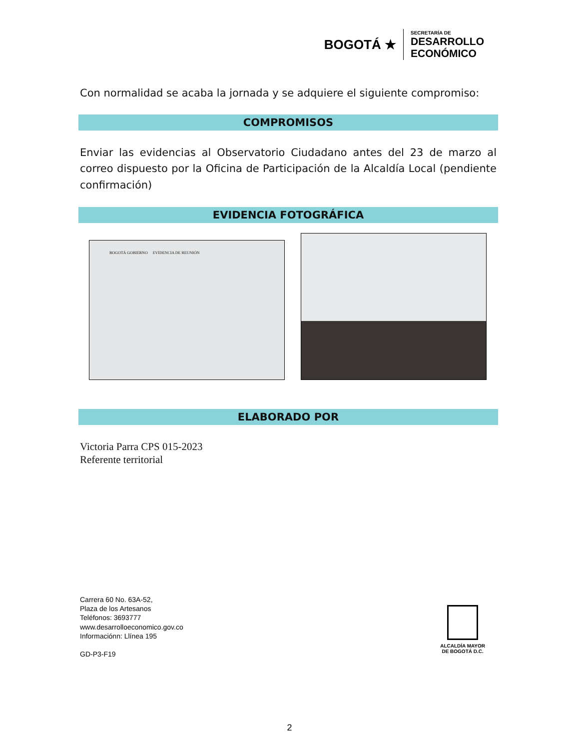BOGOTÁ ★
SECRETARÍA DE
DESARROLLO
ECONÓMICO
Con normalidad se acaba la jornada y se adquiere el siguiente compromiso:
COMPROMISOS
Enviar las evidencias al Observatorio Ciudadano antes del 23 de marzo al correo dispuesto por la Oficina de Participación de la Alcaldía Local (pendiente confirmación)
EVIDENCIA FOTOGRÁFICA
BOGOTÁ GOBIERNO EVIDENCIA DE REUNIÓN
ELABORADO POR
Victoria Parra CPS 015-2023
Referente territorial
Carrera 60 No. 63A-52,
Plaza de los Artesanos
Teléfonos: 3693777
www.desarrolloeconomico.gov.co
Informaciónn: Llínea 195
GD-P3-F19
ALCALDÍA MAYOR
DE BOGOTÁ D.C.
2